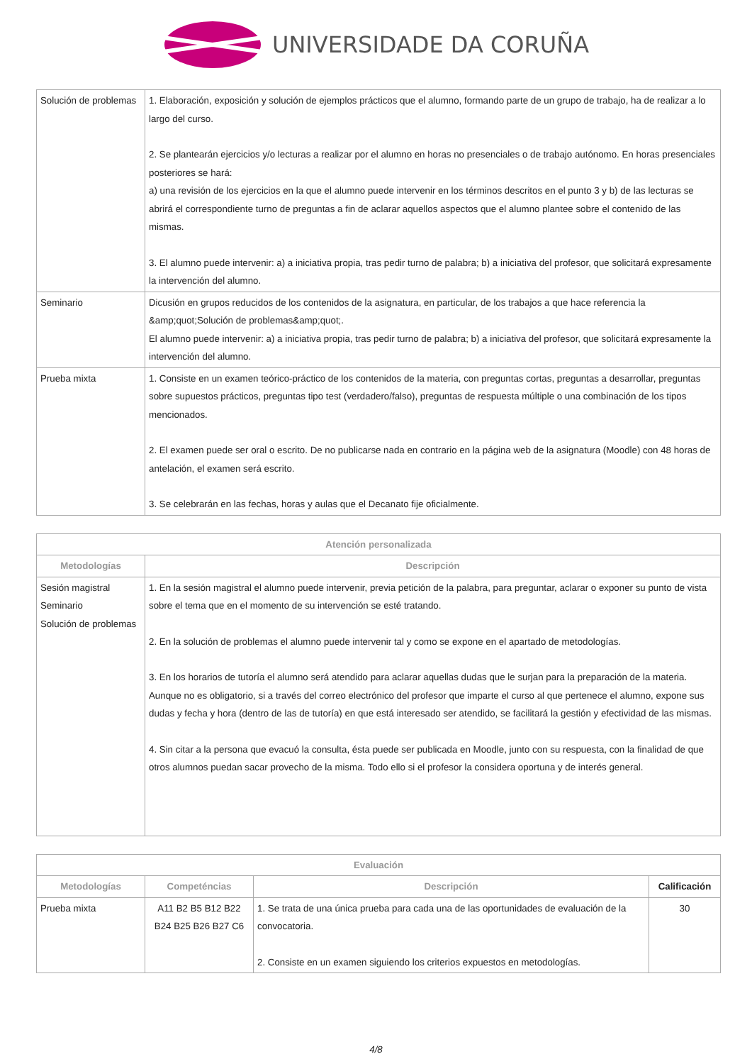UNIVERSIDADE DA CORUÑA
| Solución de problemas | 1. Elaboración, exposición y solución de ejemplos prácticos que el alumno, formando parte de un grupo de trabajo, ha de realizar a lo largo del curso. 2. Se plantearán ejercicios y/o lecturas a realizar por el alumno en horas no presenciales o de trabajo autónomo. En horas presenciales posteriores se hará: a) una revisión de los ejercicios en la que el alumno puede intervenir en los términos descritos en el punto 3 y b) de las lecturas se abrirá el correspondiente turno de preguntas a fin de aclarar aquellos aspectos que el alumno plantee sobre el contenido de las mismas. 3. El alumno puede intervenir: a) a iniciativa propia, tras pedir turno de palabra; b) a iniciativa del profesor, que solicitará expresamente la intervención del alumno. |
| Seminario | Dicusión en grupos reducidos de los contenidos de la asignatura, en particular, de los trabajos a que hace referencia la &amp;quot;Solución de problemas&amp;quot;. El alumno puede intervenir: a) a iniciativa propia, tras pedir turno de palabra; b) a iniciativa del profesor, que solicitará expresamente la intervención del alumno. |
| Prueba mixta | 1. Consiste en un examen teórico-práctico de los contenidos de la materia, con preguntas cortas, preguntas a desarrollar, preguntas sobre supuestos prácticos, preguntas tipo test (verdadero/falso), preguntas de respuesta múltiple o una combinación de los tipos mencionados. 2. El examen puede ser oral o escrito. De no publicarse nada en contrario en la página web de la asignatura (Moodle) con 48 horas de antelación, el examen será escrito. 3. Se celebrarán en las fechas, horas y aulas que el Decanato fije oficialmente. |
| Atención personalizada | |
| --- | --- |
| Metodologías | Descripción |
| Sesión magistral Seminario Solución de problemas | 1. En la sesión magistral el alumno puede intervenir, previa petición de la palabra, para preguntar, aclarar o exponer su punto de vista sobre el tema que en el momento de su intervención se esté tratando. 2. En la solución de problemas el alumno puede intervenir tal y como se expone en el apartado de metodologías. 3. En los horarios de tutoría el alumno será atendido para aclarar aquellas dudas que le surjan para la preparación de la materia. Aunque no es obligatorio, si a través del correo electrónico del profesor que imparte el curso al que pertenece el alumno, expone sus dudas y fecha y hora (dentro de las de tutoría) en que está interesado ser atendido, se facilitará la gestión y efectividad de las mismas. 4. Sin citar a la persona que evacuó la consulta, ésta puede ser publicada en Moodle, junto con su respuesta, con la finalidad de que otros alumnos puedan sacar provecho de la misma. Todo ello si el profesor la considera oportuna y de interés general. |
| Evaluación | | | |
| --- | --- | --- | --- |
| Metodologías | Competéncias | Descripción | Calificación |
| Prueba mixta | A11 B2 B5 B12 B22 B24 B25 B26 B27 C6 | 1. Se trata de una única prueba para cada una de las oportunidades de evaluación de la convocatoria. 2. Consiste en un examen siguiendo los criterios expuestos en metodologías. | 30 |
4/8